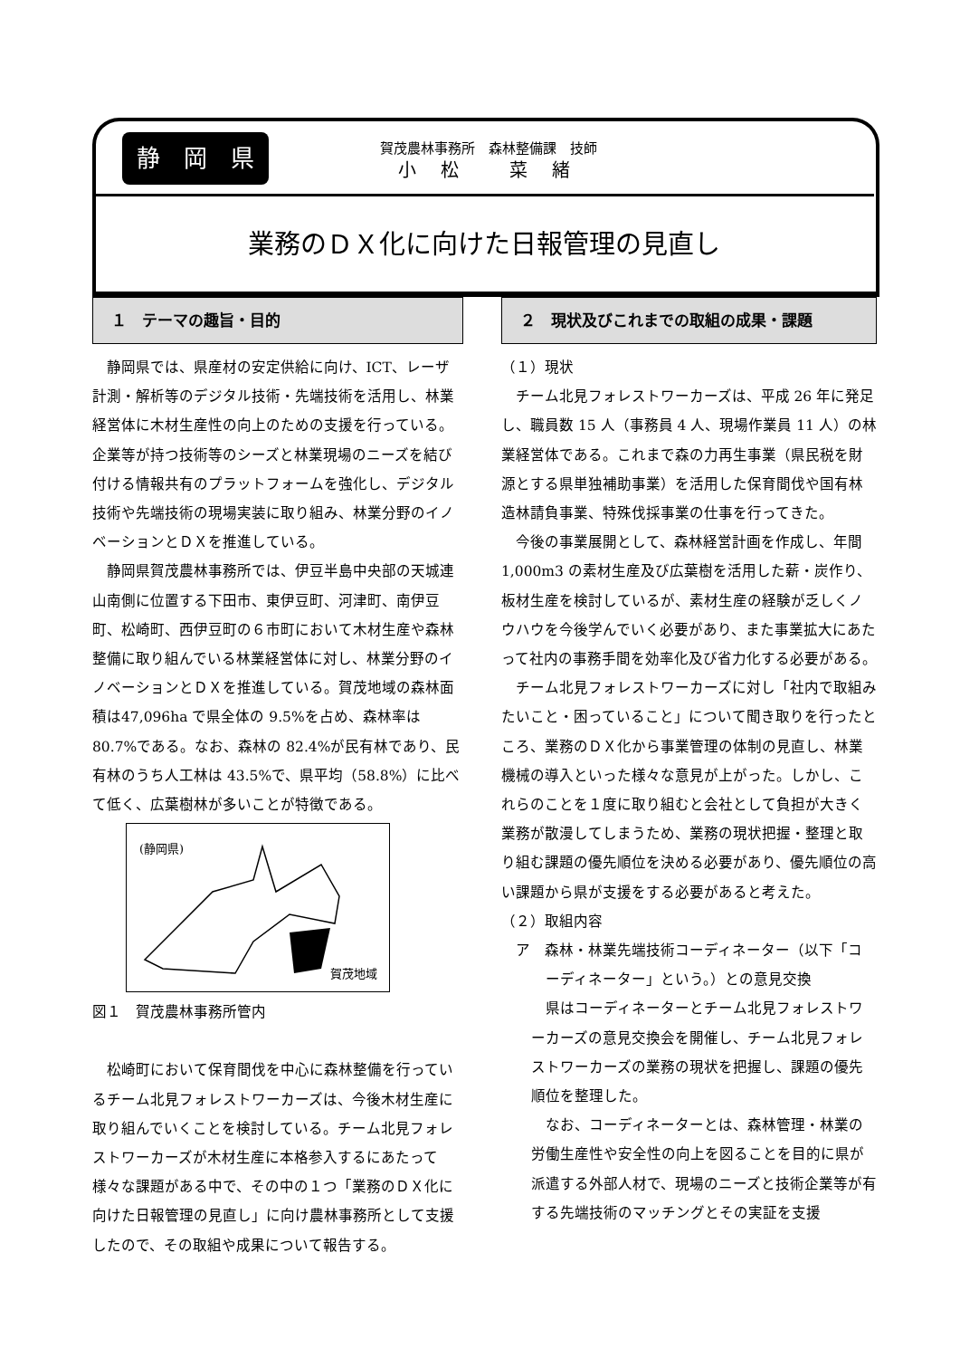静　岡　県
賀茂農林事務所　森林整備課　技師
小 松　 菜 緒
業務のＤＸ化に向けた日報管理の見直し
１　テーマの趣旨・目的
静岡県では、県産材の安定供給に向け、ICT、レーザ計測・解析等のデジタル技術・先端技術を活用し、林業経営体に木材生産性の向上のための支援を行っている。企業等が持つ技術等のシーズと林業現場のニーズを結び付ける情報共有のプラットフォームを強化し、デジタル技術や先端技術の現場実装に取り組み、林業分野のイノベーションとＤＸを推進している。
静岡県賀茂農林事務所では、伊豆半島中央部の天城連山南側に位置する下田市、東伊豆町、河津町、南伊豆町、松崎町、西伊豆町の６市町において木材生産や森林整備に取り組んでいる林業経営体に対し、林業分野のイノベーションとＤＸを推進している。賀茂地域の森林面積は47,096ha で県全体の 9.5%を占め、森林率は 80.7%である。なお、森林の 82.4%が民有林であり、民有林のうち人工林は 43.5%で、県平均（58.8%）に比べて低く、広葉樹林が多いことが特徴である。
(静岡県)
賀茂地域
図１　賀茂農林事務所管内
松崎町において保育間伐を中心に森林整備を行っているチーム北見フォレストワーカーズは、今後木材生産に取り組んでいくことを検討している。チーム北見フォレストワーカーズが木材生産に本格参入するにあたって様々な課題がある中で、その中の１つ「業務のＤＸ化に向けた日報管理の見直し」に向け農林事務所として支援したので、その取組や成果について報告する。
２　現状及びこれまでの取組の成果・課題
（１）現状
チーム北見フォレストワーカーズは、平成 26 年に発足し、職員数 15 人（事務員 4 人、現場作業員 11 人）の林業経営体である。これまで森の力再生事業（県民税を財源とする県単独補助事業）を活用した保育間伐や国有林造林請負事業、特殊伐採事業の仕事を行ってきた。
今後の事業展開として、森林経営計画を作成し、年間1,000m3 の素材生産及び広葉樹を活用した薪・炭作り、板材生産を検討しているが、素材生産の経験が乏しくノウハウを今後学んでいく必要があり、また事業拡大にあたって社内の事務手間を効率化及び省力化する必要がある。
チーム北見フォレストワーカーズに対し「社内で取組みたいこと・困っていること」について聞き取りを行ったところ、業務のＤＸ化から事業管理の体制の見直し、林業機械の導入といった様々な意見が上がった。しかし、これらのことを１度に取り組むと会社として負担が大きく業務が散漫してしまうため、業務の現状把握・整理と取り組む課題の優先順位を決める必要があり、優先順位の高い課題から県が支援をする必要があると考えた。
（２）取組内容
ア　森林・林業先端技術コーディネーター（以下「コ
ーディネーター」という。）との意見交換
県はコーディネーターとチーム北見フォレストワーカーズの意見交換会を開催し、チーム北見フォレストワーカーズの業務の現状を把握し、課題の優先順位を整理した。
なお、コーディネーターとは、森林管理・林業の労働生産性や安全性の向上を図ることを目的に県が派遣する外部人材で、現場のニーズと技術企業等が有する先端技術のマッチングとその実証を支援